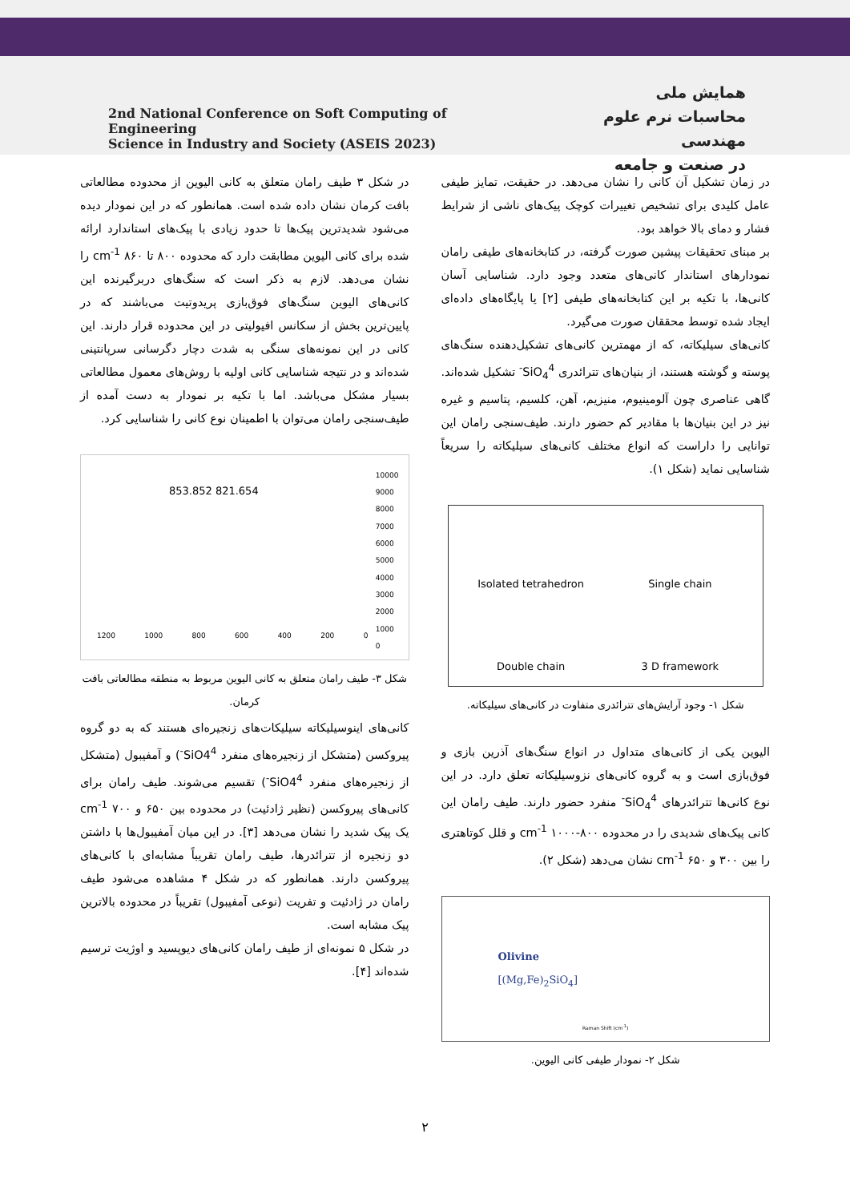2nd National Conference on Soft Computing of Engineering
Science in Industry and Society (ASEIS 2023)
همایش ملی
محاسبات نرم علوم مهندسی
در صنعت و جامعه
در زمان تشکیل آن کانی را نشان می‌دهد. در حقیقت، تمایز طیفی عامل کلیدی برای تشخیص تغییرات کوچک پیک‌های ناشی از شرایط فشار و دمای بالا خواهد بود.
بر مبنای تحقیقات پیشین صورت گرفته، در کتابخانه‌های طیفی رامان نمودارهای استاندار کانی‌های متعدد وجود دارد. شناسایی آسان کانی‌ها، با تکیه بر این کتابخانه‌های طیفی [۲] یا پایگاه‌های داده‌ای ایجاد شده توسط محققان صورت می‌گیرد.
کانی‌های سیلیکاته، که از مهمترین کانی‌های تشکیل‌دهنده سنگ‌های پوسته و گوشته هستند، از بنیان‌های تترائدری SiO<sub>4</sub><sup>4-</sup> تشکیل شده‌اند. گاهی عناصری چون آلومینیوم، منیزیم، آهن، کلسیم، پتاسیم و غیره نیز در این بنیان‌ها با مقادیر کم حضور دارند. طیف‌سنجی رامان این توانایی را داراست که انواع مختلف کانی‌های سیلیکاته را سریعاً شناسایی نماید (شکل ۱).
Isolated tetrahedron
Single chain
Double chain
3 D framework
شکل ۱- وجود آرایش‌های تترائدری متفاوت در کانی‌های سیلیکاته.
الیوین یکی از کانی‌های متداول در انواع سنگ‌های آذرین بازی و فوق‌بازی است و به گروه کانی‌های نزوسیلیکاته تعلق دارد. در این نوع کانی‌ها تترائدرهای SiO<sub>4</sub><sup>4-</sup> منفرد حضور دارند. طیف رامان این کانی پیک‌های شدیدی را در محدوده ۸۰۰-۱۰۰۰ cm<sup>-1</sup> و قلل کوتاهتری را بین ۳۰۰ و ۶۵۰ cm<sup>-1</sup> نشان می‌دهد (شکل ۲).
Olivine
[(Mg,Fe)<sub>2</sub>SiO<sub>4</sub>]
Raman Shift (cm<sup>-1</sup>)
شکل ۲- نمودار طیفی کانی الیوین.
در شکل ۳ طیف رامان متعلق به کانی الیوین از محدوده مطالعاتی بافت کرمان نشان داده شده است. همانطور که در این نمودار دیده می‌شود شدیدترین پیک‌ها تا حدود زیادی با پیک‌های استاندارد ارائه شده برای کانی الیوین مطابقت دارد که محدوده ۸۰۰ تا ۸۶۰ cm<sup>-1</sup> را نشان می‌دهد. لازم به ذکر است که سنگ‌های دربرگیرنده این کانی‌های الیوین سنگ‌های فوق‌بازی پریدوتیت می‌باشند که در پایین‌ترین بخش از سکانس افیولیتی در این محدوده قرار دارند. این کانی در این نمونه‌های سنگی به شدت دچار دگرسانی سرپانتینی شده‌اند و در نتیجه شناسایی کانی اولیه با روش‌های معمول مطالعاتی بسیار مشکل می‌باشد. اما با تکیه بر نمودار به دست آمده از طیف‌سنجی رامان می‌توان با اطمینان نوع کانی را شناسایی کرد.
853.852 821.654
1200 1000 800 600 400 200 0
10000
9000
8000
7000
6000
5000
4000
3000
2000
1000
0
شکل ۳- طیف رامان متعلق به کانی الیوین مربوط به منطقه مطالعاتی بافت کرمان.
کانی‌های اینوسیلیکاته سیلیکات‌های زنجیره‌ای هستند که به دو گروه پیروکسن (متشکل از زنجیره‌های منفرد SiO4<sup>4-</sup>) و آمفیبول (متشکل از زنجیره‌های منفرد SiO4<sup>4-</sup>) تقسیم می‌شوند. طیف رامان برای کانی‌های پیروکسن (نظیر ژادئیت) در محدوده بین ۶۵۰ و ۷۰۰ cm<sup>-1</sup> یک پیک شدید را نشان می‌دهد [۳]. در این میان آمفیبول‌ها با داشتن دو زنجیره از تترائدرها، طیف رامان تقریباً مشابه‌ای با کانی‌های پیروکسن دارند. همانطور که در شکل ۴ مشاهده می‌شود طیف رامان در ژادئیت و تفریت (نوعی آمفیبول) تقریباً در محدوده بالاترین پیک مشابه است.
در شکل ۵ نمونه‌ای از طیف رامان کانی‌های دیوپسید و اوژیت ترسیم شده‌اند [۴].
۲